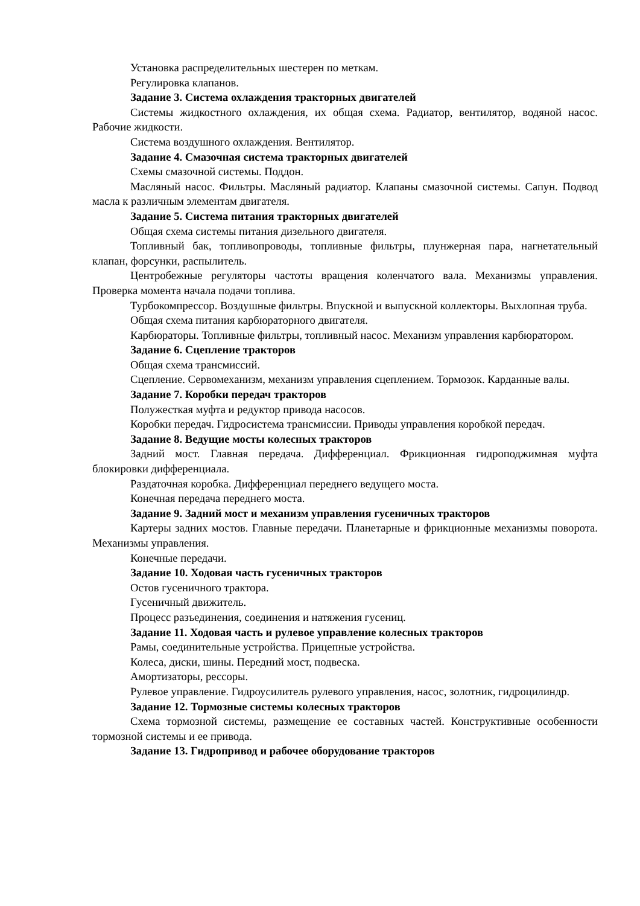Установка распределительных шестерен по меткам.
Регулировка клапанов.
Задание 3. Система охлаждения тракторных двигателей
Системы жидкостного охлаждения, их общая схема. Радиатор, вентилятор, водяной насос. Рабочие жидкости.
Система воздушного охлаждения. Вентилятор.
Задание 4. Смазочная система тракторных двигателей
Схемы смазочной системы. Поддон.
Масляный насос. Фильтры. Масляный радиатор. Клапаны смазочной системы. Сапун. Подвод масла к различным элементам двигателя.
Задание 5. Система питания тракторных двигателей
Общая схема системы питания дизельного двигателя.
Топливный бак, топливопроводы, топливные фильтры, плунжерная пара, нагнетательный клапан, форсунки, распылитель.
Центробежные регуляторы частоты вращения коленчатого вала. Механизмы управления. Проверка момента начала подачи топлива.
Турбокомпрессор. Воздушные фильтры. Впускной и выпускной коллекторы. Выхлопная труба.
Общая схема питания карбюраторного двигателя.
Карбюраторы. Топливные фильтры, топливный насос. Механизм управления карбюратором.
Задание 6. Сцепление тракторов
Общая схема трансмиссий.
Сцепление. Сервомеханизм, механизм управления сцеплением. Тормозок. Карданные валы.
Задание 7. Коробки передач тракторов
Полужесткая муфта и редуктор привода насосов.
Коробки передач. Гидросистема трансмиссии. Приводы управления коробкой передач.
Задание 8. Ведущие мосты колесных тракторов
Задний мост. Главная передача. Дифференциал. Фрикционная гидроподжимная муфта блокировки дифференциала.
Раздаточная коробка. Дифференциал переднего ведущего моста.
Конечная передача переднего моста.
Задание 9. Задний мост и механизм управления гусеничных тракторов
Картеры задних мостов. Главные передачи. Планетарные и фрикционные механизмы поворота. Механизмы управления.
Конечные передачи.
Задание 10. Ходовая часть гусеничных тракторов
Остов гусеничного трактора.
Гусеничный движитель.
Процесс разъединения, соединения и натяжения гусениц.
Задание 11. Ходовая часть и рулевое управление колесных тракторов
Рамы, соединительные устройства. Прицепные устройства.
Колеса, диски, шины. Передний мост, подвеска.
Амортизаторы, рессоры.
Рулевое управление. Гидроусилитель рулевого управления, насос, золотник, гидроцилиндр.
Задание 12. Тормозные системы колесных тракторов
Схема тормозной системы, размещение ее составных частей. Конструктивные особенности тормозной системы и ее привода.
Задание 13. Гидропривод и рабочее оборудование тракторов